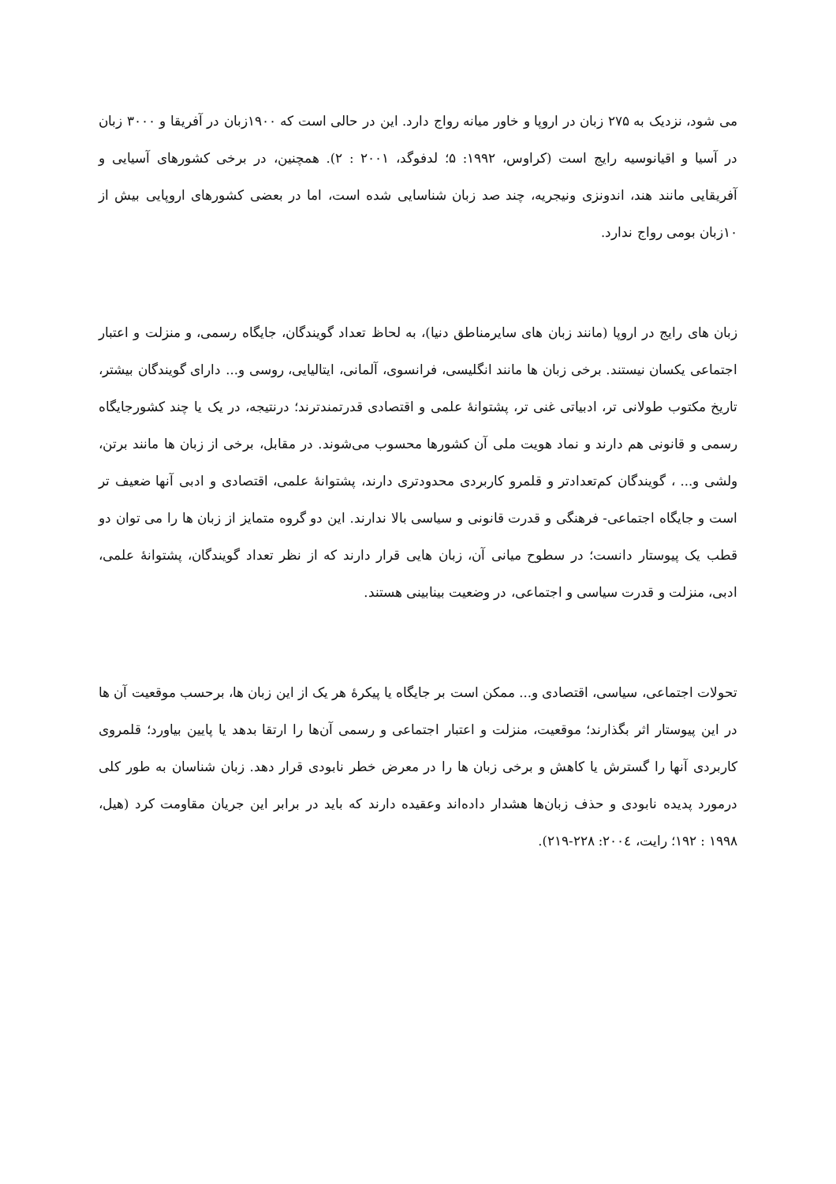می شود، نزدیک به ۲۷۵ زبان در اروپا و خاور میانه رواج دارد. این در حالی است که ۱۹۰۰زبان در آفریقا و ۳۰۰۰ زبان در آسیا و اقیانوسیه رایج است (کراوس، ۱۹۹۲: ۵؛ لدفوگد، ۲۰۰۱ : ۲). همچنین، در برخی کشورهای آسیایی و آفریقایی مانند هند، اندونزی ونیجریه، چند صد زبان شناسایی شده است، اما در بعضی کشورهای اروپایی بیش از ۱۰زبان بومی رواج ندارد.
زبان های رایج در اروپا (مانند زبان های سایرمناطق دنیا)، به لحاظ تعداد گویندگان، جایگاه رسمی، و منزلت و اعتبار اجتماعی یکسان نیستند. برخی زبان ها مانند انگلیسی، فرانسوی، آلمانی، ایتالیایی، روسی و... دارای گویندگان بیشتر، تاریخ مکتوب طولانی تر، ادبیاتی غنی تر، پشتوانهٔ علمی و اقتصادی قدرتمندترند؛ درنتیجه، در یک یا چند کشورجایگاه رسمی و قانونی هم دارند و نماد هویت ملی آن کشورها محسوب می‌شوند. در مقابل، برخی از زبان ها مانند برتن، ولشی و... ، گویندگان کم‌تعدادتر و قلمرو کاربردی محدودتری دارند، پشتوانهٔ علمی، اقتصادی و ادبی آنها ضعیف تر است و جایگاه اجتماعی- فرهنگی و قدرت قانونی و سیاسی بالا ندارند. این دو گروه متمایز از زبان ها را می توان دو قطب یک پیوستار دانست؛ در سطوح میانی آن، زبان هایی قرار دارند که از نظر تعداد گویندگان، پشتوانهٔ علمی، ادبی، منزلت و قدرت سیاسی و اجتماعی، در وضعیت بینابینی هستند.
تحولات اجتماعی، سیاسی، اقتصادی و... ممکن است بر جایگاه یا پیکرهٔ هر یک از این زبان ها، برحسب موقعیت آن ها در این پیوستار اثر بگذارند؛ موقعیت، منزلت و اعتبار اجتماعی و رسمی آن‌ها را ارتقا بدهد یا پایین بیاورد؛ قلمروی کاربردی آنها را گسترش یا کاهش و برخی زبان ها را در معرض خطر نابودی قرار دهد. زبان شناسان به طور کلی درمورد پدیده نابودی و حذف زبان‌ها هشدار داده‌اند وعقیده دارند که باید در برابر این جریان مقاومت کرد (هیل، ۱۹۹۸ : ۱۹۲؛ رایت، ۲۰۰٤: ۲۲۸-۲۱۹).